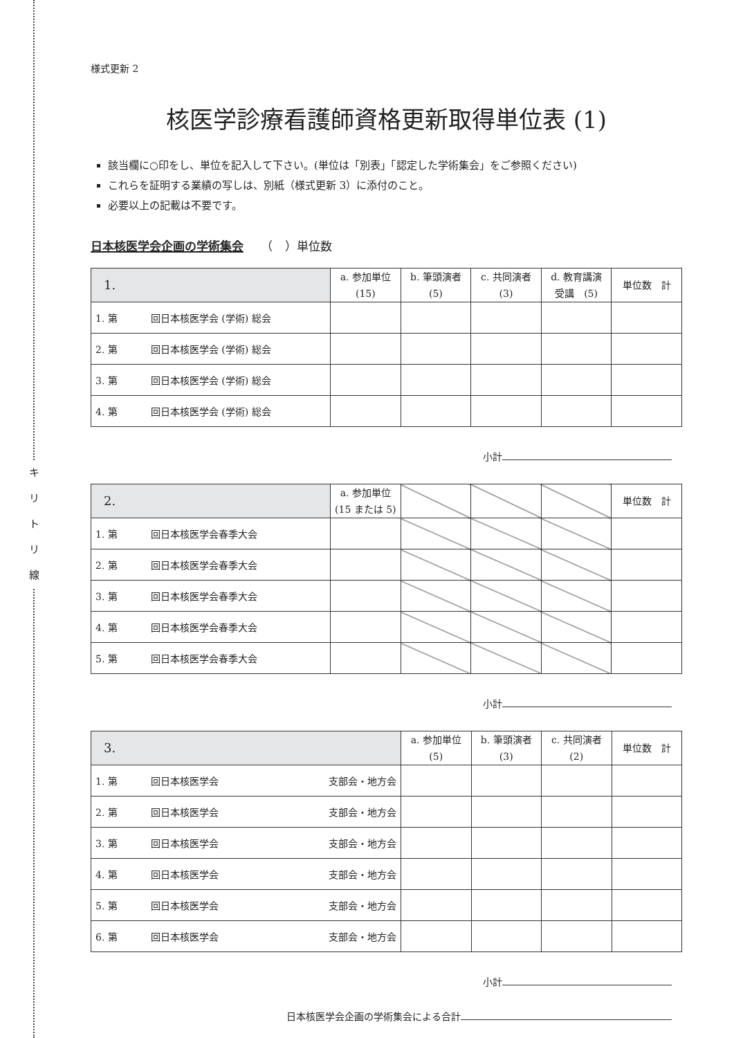キ
リ
ト
リ
線
様式更新 2
核医学診療看護師資格更新取得単位表 (1)
該当欄に○印をし、単位を記入して下さい。(単位は「別表」「認定した学術集会」をご参照ください)
これらを証明する業績の写しは、別紙（様式更新 3）に添付のこと。
必要以上の記載は不要です。
日本核医学会企画の学術集会　　（　）単位数
| 1. | a. 参加単位 (15) | b. 筆頭演者 (5) | c. 共同演者 (3) | d. 教育講演 受講 (5) | 単位数 計 |
| --- | --- | --- | --- | --- | --- |
| 1. 第 回日本核医学会 (学術) 総会 | | | | | |
| 2. 第 回日本核医学会 (学術) 総会 | | | | | |
| 3. 第 回日本核医学会 (学術) 総会 | | | | | |
| 4. 第 回日本核医学会 (学術) 総会 | | | | | |
小計
| 2. | a. 参加単位 (15 または 5) | | | | 単位数 計 |
| --- | --- | --- | --- | --- | --- |
| 1. 第 回日本核医学会春季大会 | | | | | |
| 2. 第 回日本核医学会春季大会 | | | | | |
| 3. 第 回日本核医学会春季大会 | | | | | |
| 4. 第 回日本核医学会春季大会 | | | | | |
| 5. 第 回日本核医学会春季大会 | | | | | |
小計
| 3. | a. 参加単位 (5) | b. 筆頭演者 (3) | c. 共同演者 (2) | 単位数 計 |
| --- | --- | --- | --- | --- |
| 1. 第 回日本核医学会 支部会・地方会 | | | | |
| 2. 第 回日本核医学会 支部会・地方会 | | | | |
| 3. 第 回日本核医学会 支部会・地方会 | | | | |
| 4. 第 回日本核医学会 支部会・地方会 | | | | |
| 5. 第 回日本核医学会 支部会・地方会 | | | | |
| 6. 第 回日本核医学会 支部会・地方会 | | | | |
小計
日本核医学会企画の学術集会による合計